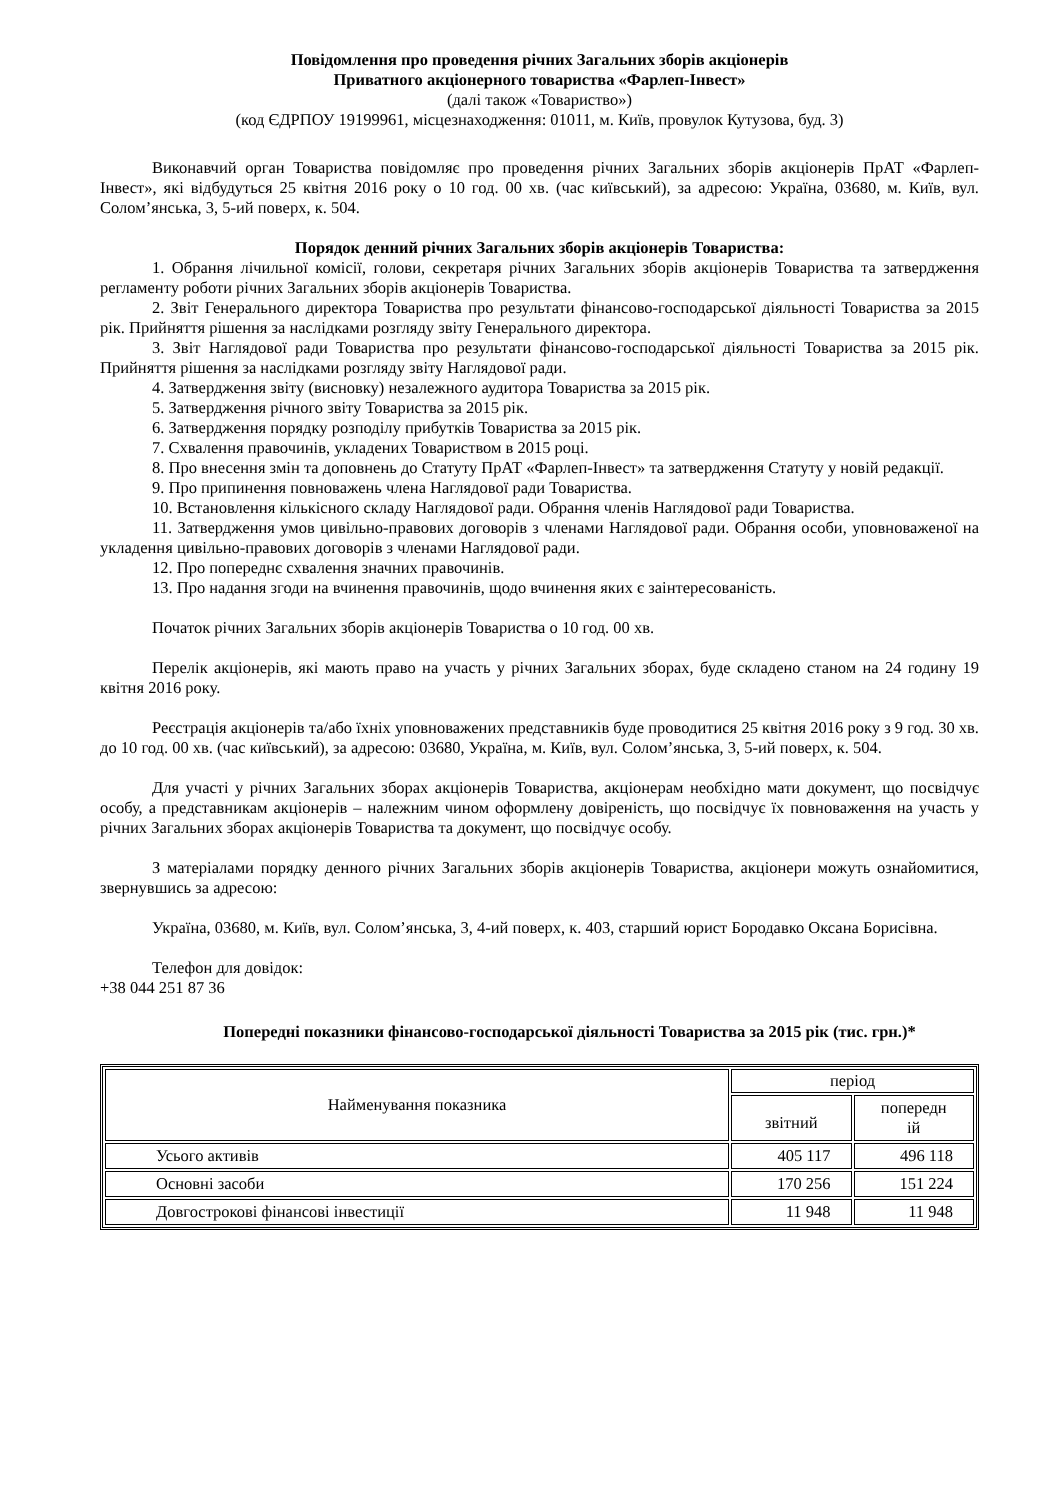Повідомлення про проведення річних Загальних зборів акціонерів
Приватного акціонерного товариства «Фарлеп-Інвест»
(далі також «Товариство»)
(код ЄДРПОУ 19199961, місцезнаходження: 01011, м. Київ, провулок Кутузова, буд. 3)
Виконавчий орган Товариства повідомляє про проведення річних Загальних зборів акціонерів ПрАТ «Фарлеп-Інвест», які відбудуться 25 квітня 2016 року о 10 год. 00 хв. (час київський), за адресою: Україна, 03680, м. Київ, вул. Солом’янська, 3, 5-ий поверх, к. 504.
Порядок денний річних Загальних зборів акціонерів Товариства:
1. Обрання лічильної комісії, голови, секретаря річних Загальних зборів акціонерів Товариства та затвердження регламенту роботи річних Загальних зборів акціонерів Товариства.
2. Звіт Генерального директора Товариства про результати фінансово-господарської діяльності Товариства за 2015 рік. Прийняття рішення за наслідками розгляду звіту Генерального директора.
3. Звіт Наглядової ради Товариства про результати фінансово-господарської діяльності Товариства за 2015 рік. Прийняття рішення за наслідками розгляду звіту Наглядової ради.
4. Затвердження звіту (висновку) незалежного аудитора Товариства за 2015 рік.
5. Затвердження річного звіту Товариства за 2015 рік.
6. Затвердження порядку розподілу прибутків Товариства за 2015 рік.
7. Схвалення правочинів, укладених Товариством в 2015 році.
8. Про внесення змін та доповнень до Статуту ПрАТ «Фарлеп-Інвест» та затвердження Статуту у новій редакції.
9. Про припинення повноважень члена Наглядової ради Товариства.
10. Встановлення кількісного складу Наглядової ради. Обрання членів Наглядової ради Товариства.
11. Затвердження умов цивільно-правових договорів з членами Наглядової ради. Обрання особи, уповноваженої на укладення цивільно-правових договорів з членами Наглядової ради.
12. Про попереднє схвалення значних правочинів.
13. Про надання згоди на вчинення правочинів, щодо вчинення яких є заінтересованість.
Початок річних Загальних зборів акціонерів Товариства о 10 год. 00 хв.
Перелік акціонерів, які мають право на участь у річних Загальних зборах, буде складено станом на 24 годину 19 квітня 2016 року.
Реєстрація акціонерів та/або їхніх уповноважених представників буде проводитися 25 квітня 2016 року з 9 год. 30 хв. до 10 год. 00 хв. (час київський), за адресою: 03680, Україна, м. Київ, вул. Солом’янська, 3, 5-ий поверх, к. 504.
Для участі у річних Загальних зборах акціонерів Товариства, акціонерам необхідно мати документ, що посвідчує особу, а представникам акціонерів – належним чином оформлену довіреність, що посвідчує їх повноваження на участь у річних Загальних зборах акціонерів Товариства та документ, що посвідчує особу.
З матеріалами порядку денного річних Загальних зборів акціонерів Товариства, акціонери можуть ознайомитися, звернувшись за адресою:
Україна, 03680, м. Київ, вул. Солом’янська, 3, 4-ий поверх, к. 403, старший юрист Бородавко Оксана Борисівна.
Телефон для довідок:
+38 044 251 87 36
Попередні показники фінансово-господарської діяльності Товариства за 2015 рік (тис. грн.)*
| Найменування показника | період | |
| --- | --- | --- |
| | звітний | попередн ій |
| Усього активів | 405 117 | 496 118 |
| Основні засоби | 170 256 | 151 224 |
| Довгострокові фінансові інвестиції | 11 948 | 11 948 |